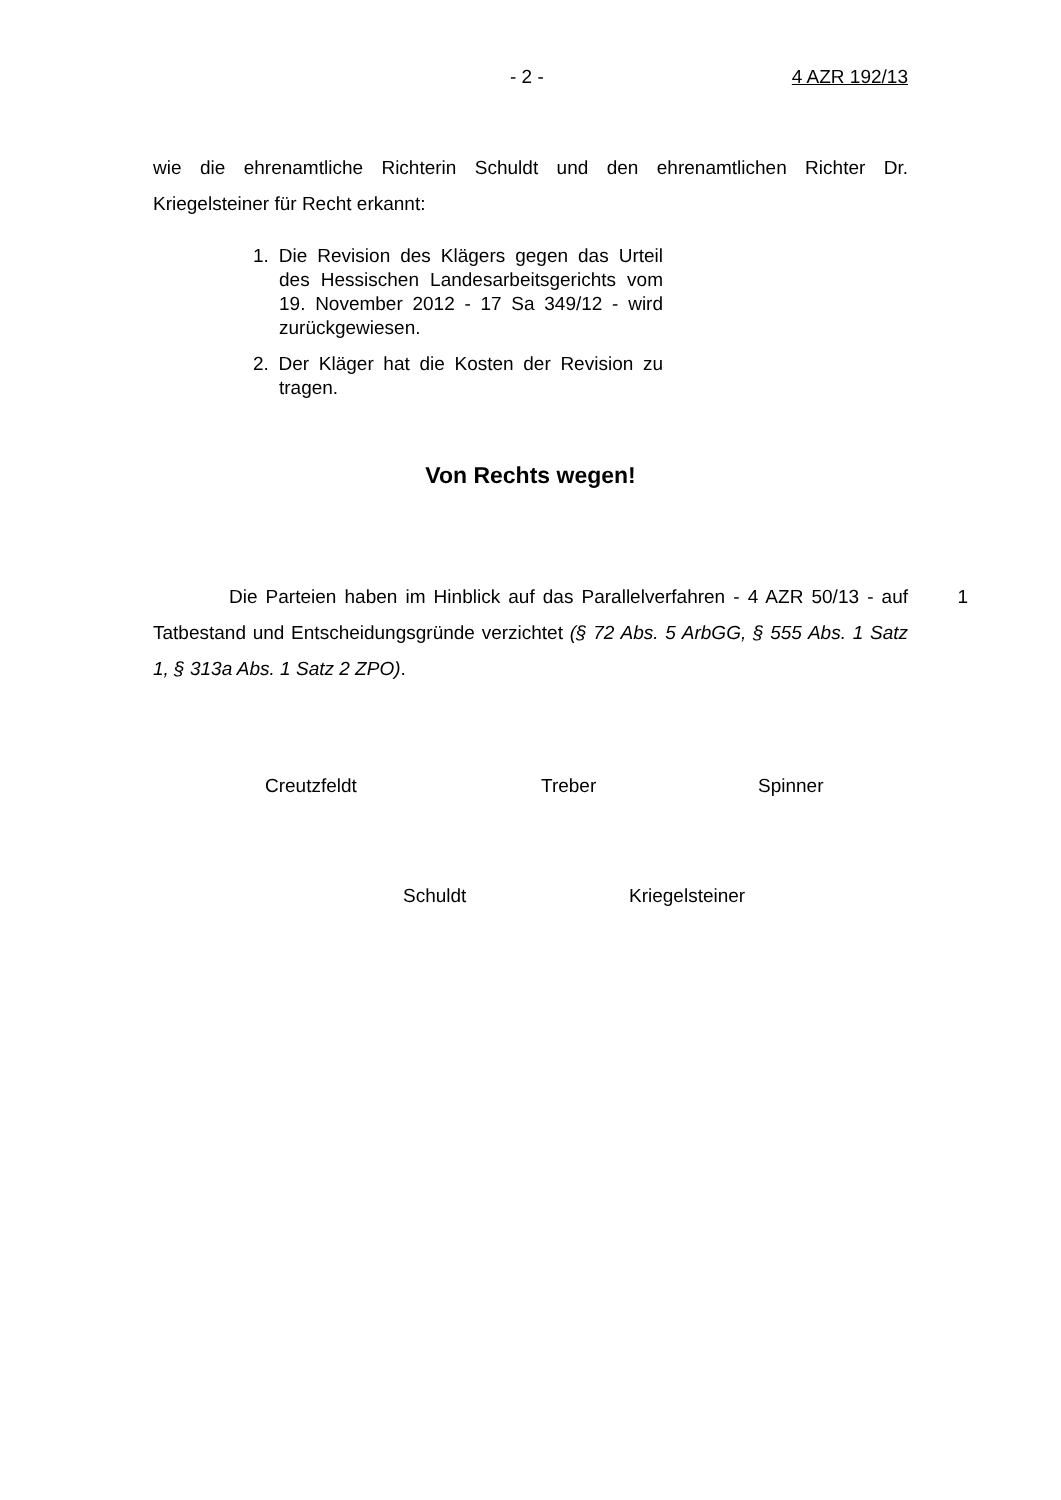- 2 - 4 AZR 192/13
wie die ehrenamtliche Richterin Schuldt und den ehrenamtlichen Richter Dr. Kriegelsteiner für Recht erkannt:
1. Die Revision des Klägers gegen das Urteil des Hessischen Landesarbeitsgerichts vom 19. November 2012 - 17 Sa 349/12 - wird zurückgewiesen.
2. Der Kläger hat die Kosten der Revision zu tragen.
Von Rechts wegen!
Die Parteien haben im Hinblick auf das Parallelverfahren - 4 AZR 50/13 - auf Tatbestand und Entscheidungsgründe verzichtet (§ 72 Abs. 5 ArbGG, § 555 Abs. 1 Satz 1, § 313a Abs. 1 Satz 2 ZPO).
1
Creutzfeldt Treber Spinner
Schuldt Kriegelsteiner